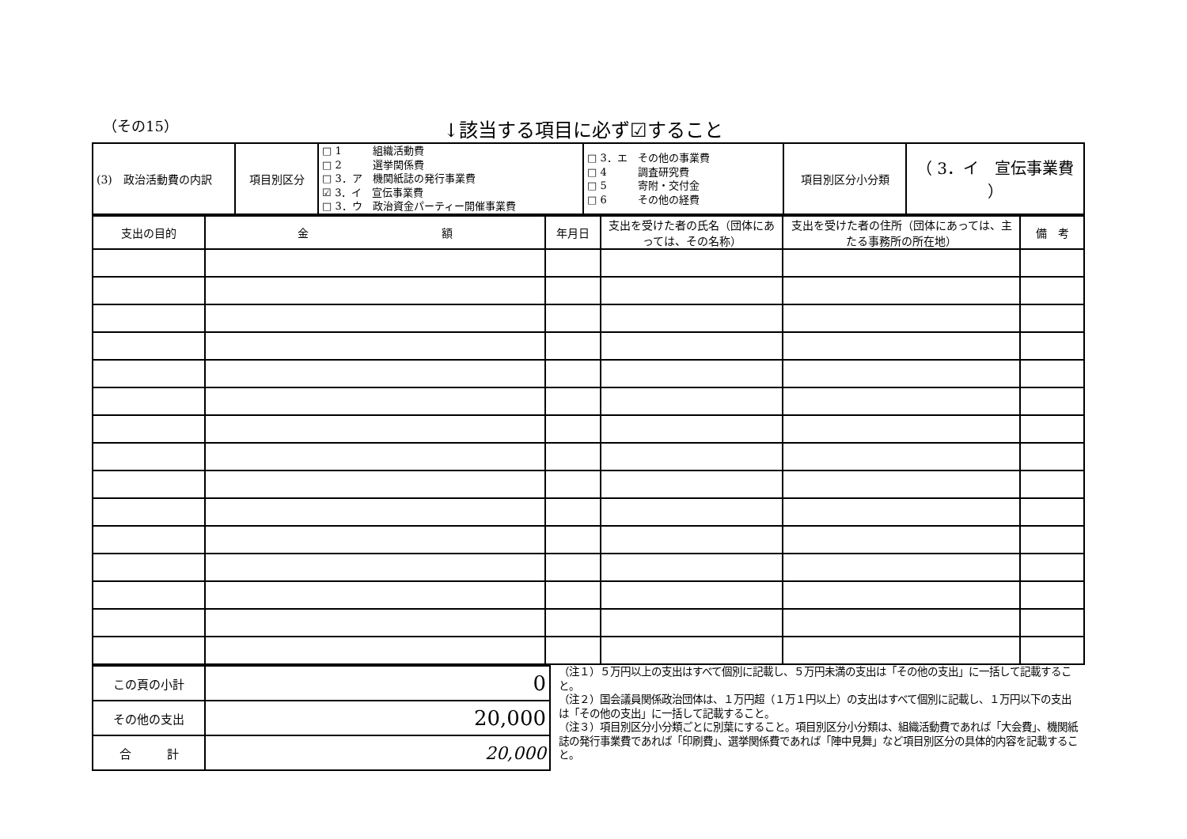（その15）
↓該当する項目に必ず☑すること
| (3) 政治活動費の内訳 | 項目別区分 | □ 1 組織活動費 □ 2 選挙関係費 □ 3．ア 機関紙誌の発行事業費 ☑ 3．イ 宣伝事業費 □ 3．ウ 政治資金パーティー開催事業費 | □ 3．エ その他の事業費 □ 4 調査研究費 □ 5 寄附・交付金 □ 6 その他の経費 | 項目別区分小分類 | （ 3．イ 宣伝事業費 ） |
| 支出の目的 | 金 額 | 年月日 | 支出を受けた者の氏名（団体にあっては、その名称） | 支出を受けた者の住所（団体にあっては、主たる事務所の所在地） | 備 考 |
| --- | --- | --- | --- | --- | --- |
| この頁の小計 | 0 |
| その他の支出 | 20,000 |
| 合 計 | 20,000 |
（注１）５万円以上の支出はすべて個別に記載し、５万円未満の支出は「その他の支出」に一括して記載すること。
（注２）国会議員関係政治団体は、１万円超（１万１円以上）の支出はすべて個別に記載し、１万円以下の支出は「その他の支出」に一括して記載すること。
（注３）項目別区分小分類ごとに別葉にすること。項目別区分小分類は、組織活動費であれば「大会費」、機関紙誌の発行事業費であれば「印刷費」、選挙関係費であれば「陣中見舞」など項目別区分の具体的内容を記載すること。